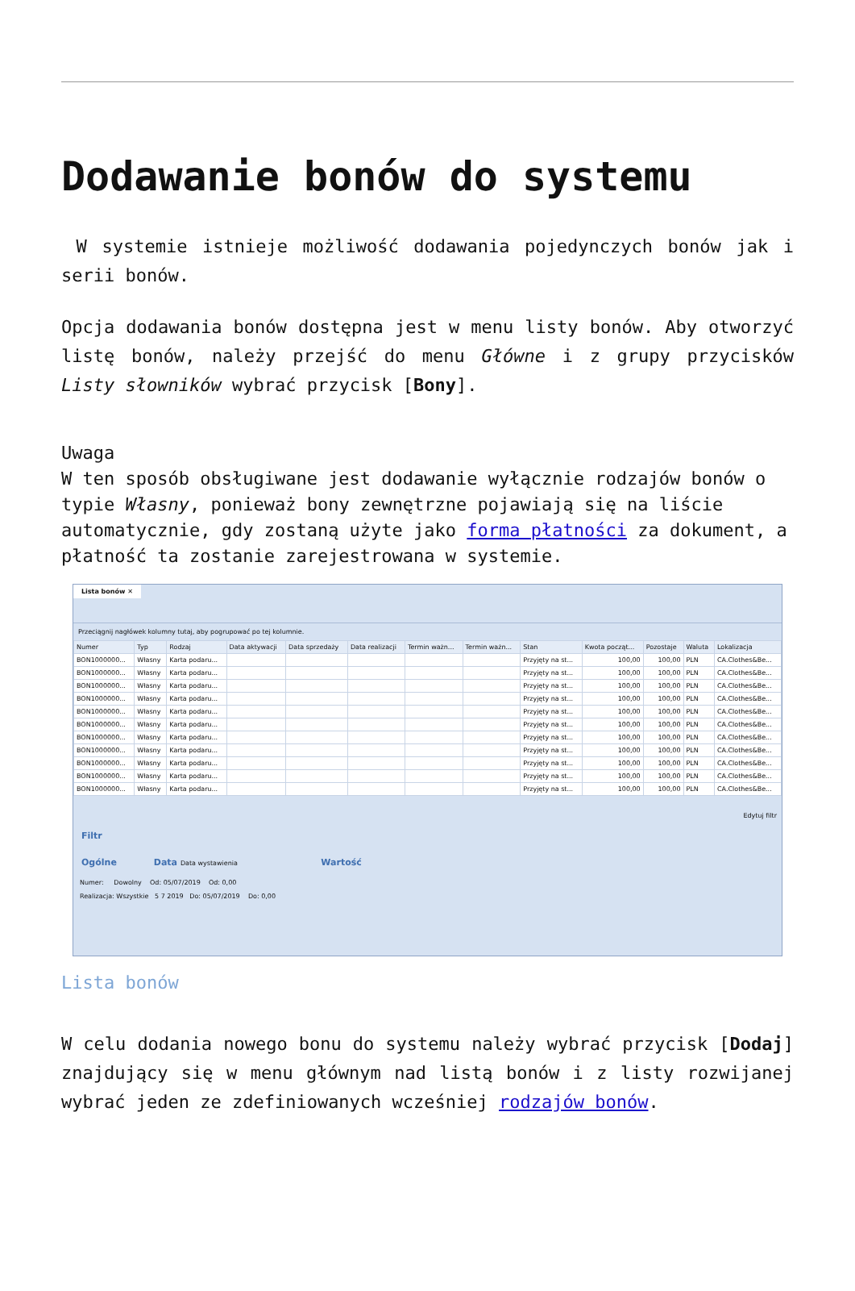Dodawanie bonów do systemu
W systemie istnieje możliwość dodawania pojedynczych bonów jak i serii bonów.
Opcja dodawania bonów dostępna jest w menu listy bonów. Aby otworzyć listę bonów, należy przejść do menu Główne i z grupy przycisków Listy słowników wybrać przycisk [Bony].
Uwaga
W ten sposób obsługiwane jest dodawanie wyłącznie rodzajów bonów o typie Własny, ponieważ bony zewnętrzne pojawiają się na liście automatycznie, gdy zostaną użyte jako forma płatności za dokument, a płatność ta zostanie zarejestrowana w systemie.
Lista bonów ✕
Przeciągnij nagłówek kolumny tutaj, aby pogrupować po tej kolumnie.
| Numer | Typ | Rodzaj | Data aktywacji | Data sprzedaży | Data realizacji | Termin ważn... | Termin ważn... | Stan | Kwota począt... | Pozostaje | Waluta | Lokalizacja |
| --- | --- | --- | --- | --- | --- | --- | --- | --- | --- | --- | --- | --- |
| BON1000000... | Własny | Karta podaru... | | | | | | Przyjęty na st... | 100,00 | 100,00 | PLN | CA.Clothes&Be... |
| BON1000000... | Własny | Karta podaru... | | | | | | Przyjęty na st... | 100,00 | 100,00 | PLN | CA.Clothes&Be... |
| BON1000000... | Własny | Karta podaru... | | | | | | Przyjęty na st... | 100,00 | 100,00 | PLN | CA.Clothes&Be... |
| BON1000000... | Własny | Karta podaru... | | | | | | Przyjęty na st... | 100,00 | 100,00 | PLN | CA.Clothes&Be... |
| BON1000000... | Własny | Karta podaru... | | | | | | Przyjęty na st... | 100,00 | 100,00 | PLN | CA.Clothes&Be... |
| BON1000000... | Własny | Karta podaru... | | | | | | Przyjęty na st... | 100,00 | 100,00 | PLN | CA.Clothes&Be... |
| BON1000000... | Własny | Karta podaru... | | | | | | Przyjęty na st... | 100,00 | 100,00 | PLN | CA.Clothes&Be... |
| BON1000000... | Własny | Karta podaru... | | | | | | Przyjęty na st... | 100,00 | 100,00 | PLN | CA.Clothes&Be... |
| BON1000000... | Własny | Karta podaru... | | | | | | Przyjęty na st... | 100,00 | 100,00 | PLN | CA.Clothes&Be... |
| BON1000000... | Własny | Karta podaru... | | | | | | Przyjęty na st... | 100,00 | 100,00 | PLN | CA.Clothes&Be... |
| BON1000000... | Własny | Karta podaru... | | | | | | Przyjęty na st... | 100,00 | 100,00 | PLN | CA.Clothes&Be... |
Edytuj filtr
Filtr
Ogólne Data Data wystawienia Wartość
Numer: Dowolny Od: 05/07/2019 Od: 0,00
Realizacja: Wszystkie 5 7 2019 Do: 05/07/2019 Do: 0,00
Lista bonów
W celu dodania nowego bonu do systemu należy wybrać przycisk [Dodaj] znajdujący się w menu głównym nad listą bonów i z listy rozwijanej wybrać jeden ze zdefiniowanych wcześniej rodzajów bonów.